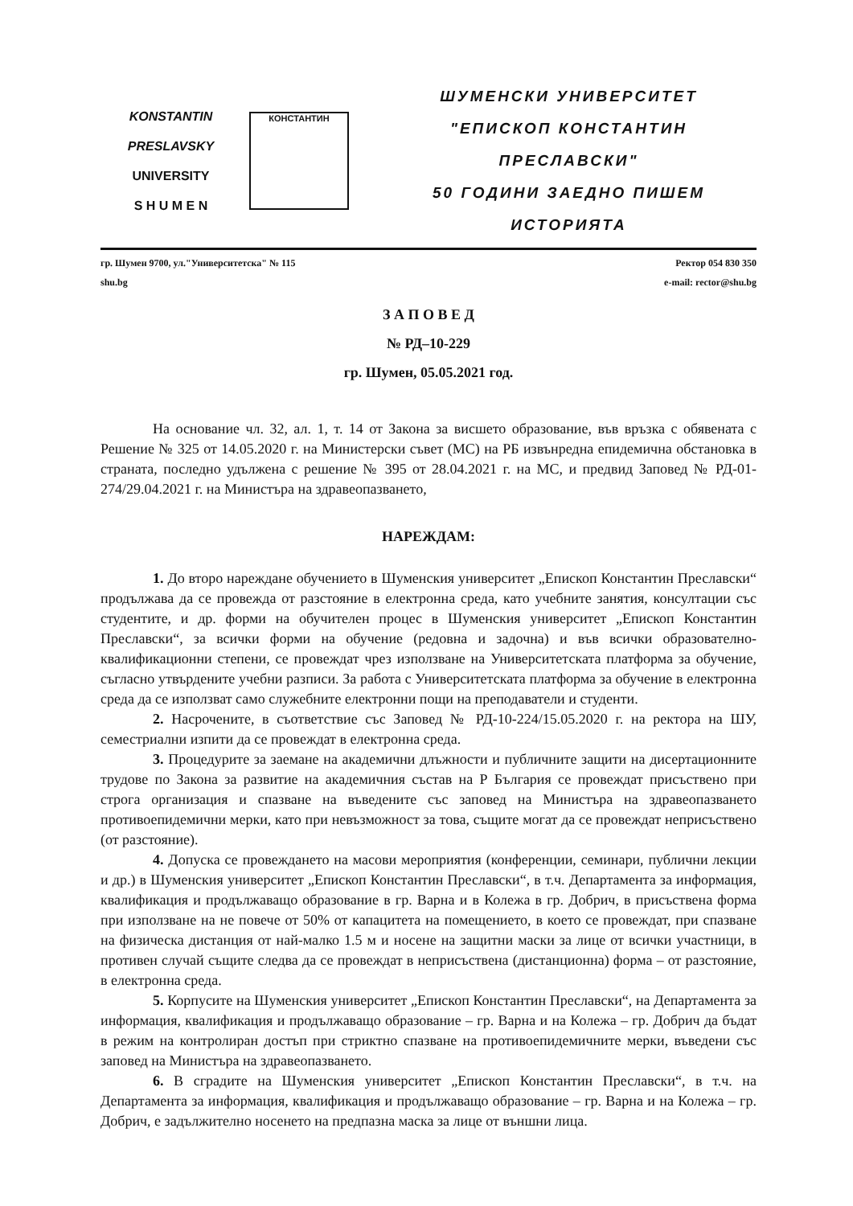KONSTANTIN
PRESLAVSKY
UNIVERSITY
S H U M E N
КОНСТАНТИН
ШУМЕНСКИ УНИВЕРСИТЕТ
"ЕПИСКОП КОНСТАНТИН ПРЕСЛАВСКИ"
50 ГОДИНИ ЗАЕДНО ПИШЕМ ИСТОРИЯТА
гр. Шумен 9700, ул."Университетска" № 115
shu.bg
Ректор 054 830 350
e-mail: rector@shu.bg
З А П О В Е Д
№ РД–10-229
гр. Шумен, 05.05.2021 год.
На основание чл. 32, ал. 1, т. 14 от Закона за висшето образование, във връзка с обявената с Решение № 325 от 14.05.2020 г. на Министерски съвет (МС) на РБ извънредна епидемична обстановка в страната, последно удължена с решение № 395 от 28.04.2021 г. на МС, и предвид Заповед № РД-01-274/29.04.2021 г. на Министъра на здравеопазването,
НАРЕЖДАМ:
1. До второ нареждане обучението в Шуменския университет „Епископ Константин Преславски“ продължава да се провежда от разстояние в електронна среда, като учебните занятия, консултации със студентите, и др. форми на обучителен процес в Шуменския университет „Епископ Константин Преславски“, за всички форми на обучение (редовна и задочна) и във всички образователно-квалификационни степени, се провеждат чрез използване на Университетската платформа за обучение, съгласно утвърдените учебни разписи. За работа с Университетската платформа за обучение в електронна среда да се използват само служебните електронни пощи на преподаватели и студенти.
2. Насрочените, в съответствие със Заповед № РД-10-224/15.05.2020 г. на ректора на ШУ, семестриални изпити да се провеждат в електронна среда.
3. Процедурите за заемане на академични длъжности и публичните защити на дисертационните трудове по Закона за развитие на академичния състав на Р България се провеждат присъствено при строга организация и спазване на въведените със заповед на Министъра на здравеопазването противоепидемични мерки, като при невъзможност за това, същите могат да се провеждат неприсъствено (от разстояние).
4. Допуска се провеждането на масови мероприятия (конференции, семинари, публични лекции и др.) в Шуменския университет „Епископ Константин Преславски“, в т.ч. Департамента за информация, квалификация и продължаващо образование в гр. Варна и в Колежа в гр. Добрич, в присъствена форма при използване на не повече от 50% от капацитета на помещението, в което се провеждат, при спазване на физическа дистанция от най-малко 1.5 м и носене на защитни маски за лице от всички участници, в противен случай същите следва да се провеждат в неприсъствена (дистанционна) форма – от разстояние, в електронна среда.
5. Корпусите на Шуменския университет „Епископ Константин Преславски“, на Департамента за информация, квалификация и продължаващо образование – гр. Варна и на Колежа – гр. Добрич да бъдат в режим на контролиран достъп при стриктно спазване на противоепидемичните мерки, въведени със заповед на Министъра на здравеопазването.
6. В сградите на Шуменския университет „Епископ Константин Преславски“, в т.ч. на Департамента за информация, квалификация и продължаващо образование – гр. Варна и на Колежа – гр. Добрич, е задължително носенето на предпазна маска за лице от външни лица.